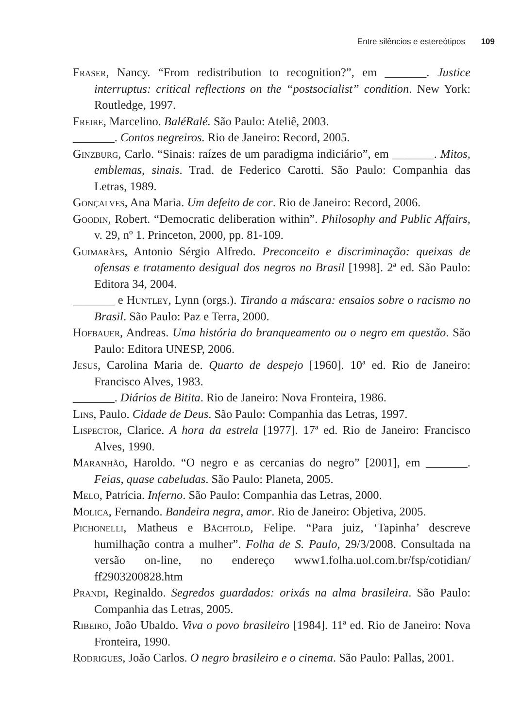Entre silêncios e estereótipos 109
Fraser, Nancy. “From redistribution to recognition?”, em _______. Justice interruptus: critical reflections on the “postsocialist” condition. New York: Routledge, 1997.
Freire, Marcelino. BaléRalé. São Paulo: Ateliê, 2003.
_______. Contos negreiros. Rio de Janeiro: Record, 2005.
Ginzburg, Carlo. “Sinais: raízes de um paradigma indiciário”, em _______. Mitos, emblemas, sinais. Trad. de Federico Carotti. São Paulo: Companhia das Letras, 1989.
Gonçalves, Ana Maria. Um defeito de cor. Rio de Janeiro: Record, 2006.
Goodin, Robert. “Democratic deliberation within”. Philosophy and Public Affairs, v. 29, nº 1. Princeton, 2000, pp. 81-109.
Guimarães, Antonio Sérgio Alfredo. Preconceito e discriminação: queixas de ofensas e tratamento desigual dos negros no Brasil [1998]. 2ª ed. São Paulo: Editora 34, 2004.
_______ e Huntley, Lynn (orgs.). Tirando a máscara: ensaios sobre o racismo no Brasil. São Paulo: Paz e Terra, 2000.
Hofbauer, Andreas. Uma história do branqueamento ou o negro em questão. São Paulo: Editora UNESP, 2006.
Jesus, Carolina Maria de. Quarto de despejo [1960]. 10ª ed. Rio de Janeiro: Francisco Alves, 1983.
_______. Diários de Bitita. Rio de Janeiro: Nova Fronteira, 1986.
Lins, Paulo. Cidade de Deus. São Paulo: Companhia das Letras, 1997.
Lispector, Clarice. A hora da estrela [1977]. 17ª ed. Rio de Janeiro: Francisco Alves, 1990.
Maranhão, Haroldo. “O negro e as cercanias do negro” [2001], em _______. Feias, quase cabeludas. São Paulo: Planeta, 2005.
Melo, Patrícia. Inferno. São Paulo: Companhia das Letras, 2000.
Molica, Fernando. Bandeira negra, amor. Rio de Janeiro: Objetiva, 2005.
Pichonelli, Matheus e Bächtold, Felipe. “Para juiz, ‘Tapinha’ descreve humilhação contra a mulher”. Folha de S. Paulo, 29/3/2008. Consultada na versão on-line, no endereço www1.folha.uol.com.br/fsp/cotidian/ ff2903200828.htm
Prandi, Reginaldo. Segredos guardados: orixás na alma brasileira. São Paulo: Companhia das Letras, 2005.
Ribeiro, João Ubaldo. Viva o povo brasileiro [1984]. 11ª ed. Rio de Janeiro: Nova Fronteira, 1990.
Rodrigues, João Carlos. O negro brasileiro e o cinema. São Paulo: Pallas, 2001.